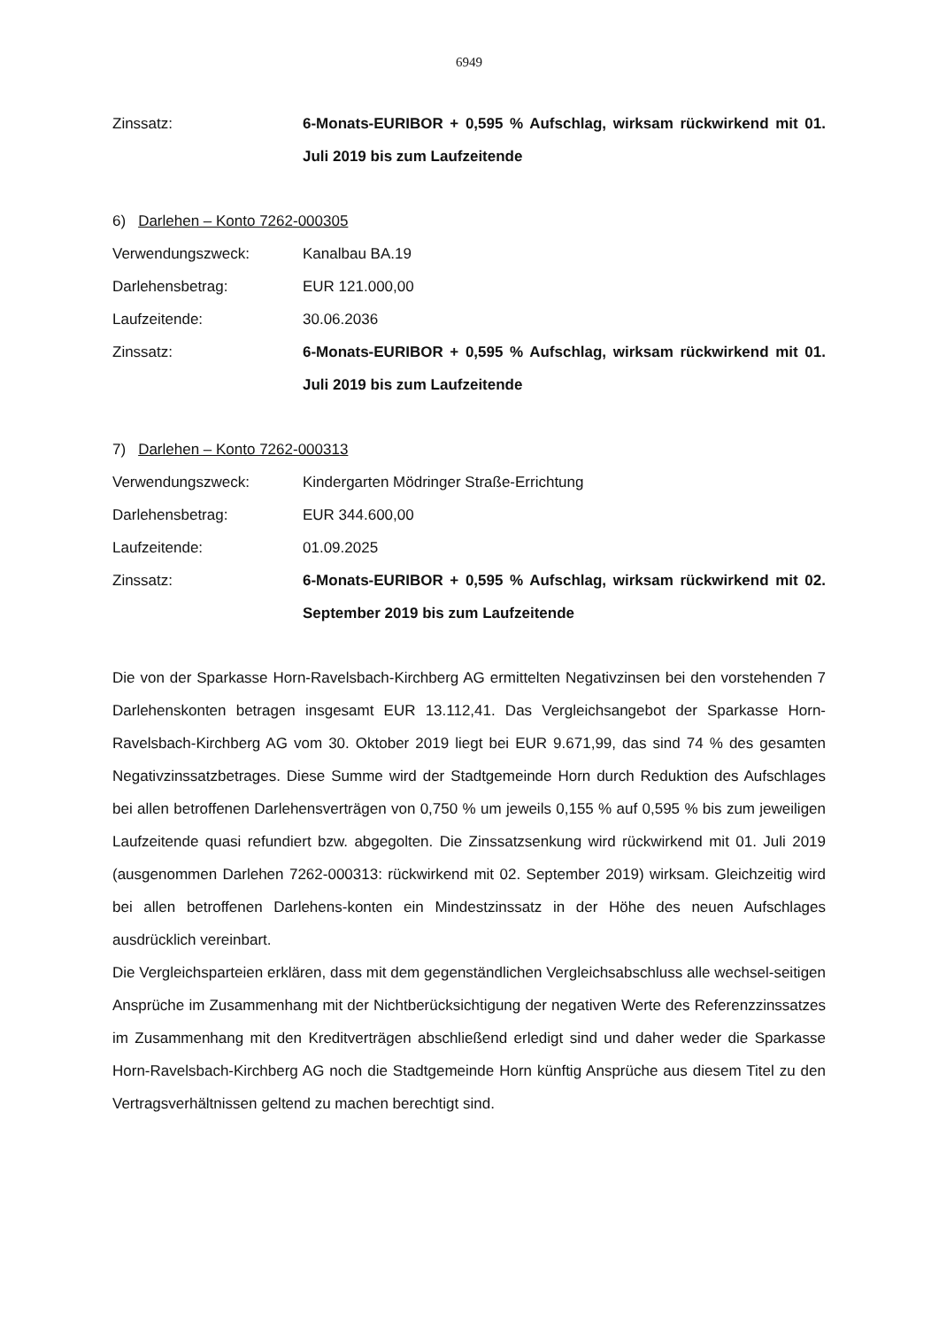6949
Zinssatz: 6-Monats-EURIBOR + 0,595 % Aufschlag, wirksam rückwirkend mit 01. Juli 2019 bis zum Laufzeitende
6) Darlehen – Konto 7262-000305
Verwendungszweck: Kanalbau BA.19
Darlehensbetrag: EUR 121.000,00
Laufzeitende: 30.06.2036
Zinssatz: 6-Monats-EURIBOR + 0,595 % Aufschlag, wirksam rückwirkend mit 01. Juli 2019 bis zum Laufzeitende
7) Darlehen – Konto 7262-000313
Verwendungszweck: Kindergarten Mödringer Straße-Errichtung
Darlehensbetrag: EUR 344.600,00
Laufzeitende: 01.09.2025
Zinssatz: 6-Monats-EURIBOR + 0,595 % Aufschlag, wirksam rückwirkend mit 02. September 2019 bis zum Laufzeitende
Die von der Sparkasse Horn-Ravelsbach-Kirchberg AG ermittelten Negativzinsen bei den vorstehenden 7 Darlehenskonten betragen insgesamt EUR 13.112,41. Das Vergleichsangebot der Sparkasse Horn-Ravelsbach-Kirchberg AG vom 30. Oktober 2019 liegt bei EUR 9.671,99, das sind 74 % des gesamten Negativzinssatzbetrages. Diese Summe wird der Stadtgemeinde Horn durch Reduktion des Aufschlages bei allen betroffenen Darlehensverträgen von 0,750 % um jeweils 0,155 % auf 0,595 % bis zum jeweiligen Laufzeitende quasi refundiert bzw. abgegolten. Die Zinssatzsenkung wird rückwirkend mit 01. Juli 2019 (ausgenommen Darlehen 7262-000313: rückwirkend mit 02. September 2019) wirksam. Gleichzeitig wird bei allen betroffenen Darlehens-konten ein Mindestzinssatz in der Höhe des neuen Aufschlages ausdrücklich vereinbart.
Die Vergleichsparteien erklären, dass mit dem gegenständlichen Vergleichsabschluss alle wechsel-seitigen Ansprüche im Zusammenhang mit der Nichtberücksichtigung der negativen Werte des Referenzzinssatzes im Zusammenhang mit den Kreditverträgen abschließend erledigt sind und daher weder die Sparkasse Horn-Ravelsbach-Kirchberg AG noch die Stadtgemeinde Horn künftig Ansprüche aus diesem Titel zu den Vertragsverhältnissen geltend zu machen berechtigt sind.